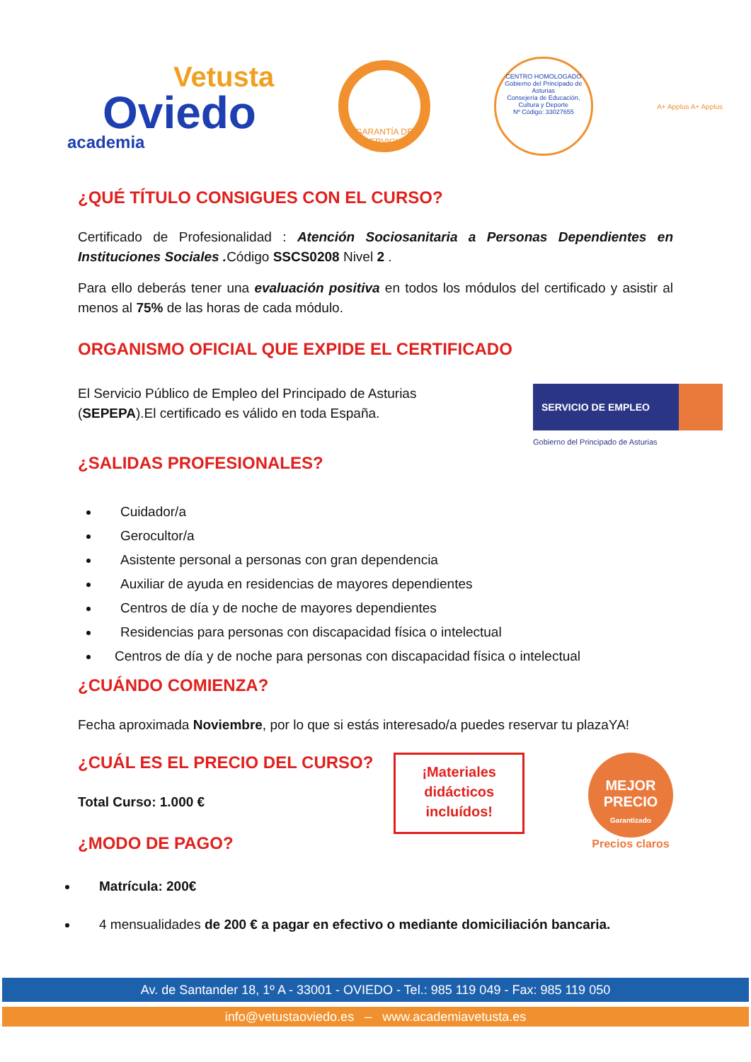Vetusta
Oviedo
academia
GARANTÍA DE SERVICIO
CENTRO HOMOLOGADO
Gobierno del Principado de Asturias
Consejería de Educación, Cultura y Deporte
Nº Código: 33027655
A+ Applus A+ Applus
¿QUÉ TÍTULO CONSIGUES CON EL CURSO?
Certificado de Profesionalidad : Atención Sociosanitaria a Personas Dependientes en Instituciones Sociales . Código SSCS0208 Nivel 2 .
Para ello deberás tener una evaluación positiva en todos los módulos del certificado y asistir al menos al 75% de las horas de cada módulo.
ORGANISMO OFICIAL QUE EXPIDE EL CERTIFICADO
El Servicio Público de Empleo del Principado de Asturias (SEPEPA).El certificado es válido en toda España.
SERVICIO DE EMPLEO
Gobierno del Principado de Asturias
¿SALIDAS PROFESIONALES?
Cuidador/a
Gerocultor/a
Asistente personal a personas con gran dependencia
Auxiliar de ayuda en residencias de mayores dependientes
Centros de día y de noche de mayores dependientes
Residencias para personas con discapacidad física o intelectual
Centros de día y de noche para personas con discapacidad física o intelectual
¿CUÁNDO COMIENZA?
Fecha aproximada Noviembre, por lo que si estás interesado/a puedes reservar tu plazaYA!
¿CUÁL ES EL PRECIO DEL CURSO?
Total Curso: 1.000 €
¿MODO DE PAGO?
¡Materiales didácticos incluídos!
MEJOR PRECIO
Garantizado
Precios claros
Matrícula: 200€
4 mensualidades de 200 € a pagar en efectivo o mediante domiciliación bancaria.
Av. de Santander 18, 1º A - 33001 - OVIEDO - Tel.: 985 119 049 - Fax: 985 119 050
info@vetustaoviedo.es – www.academiavetusta.es